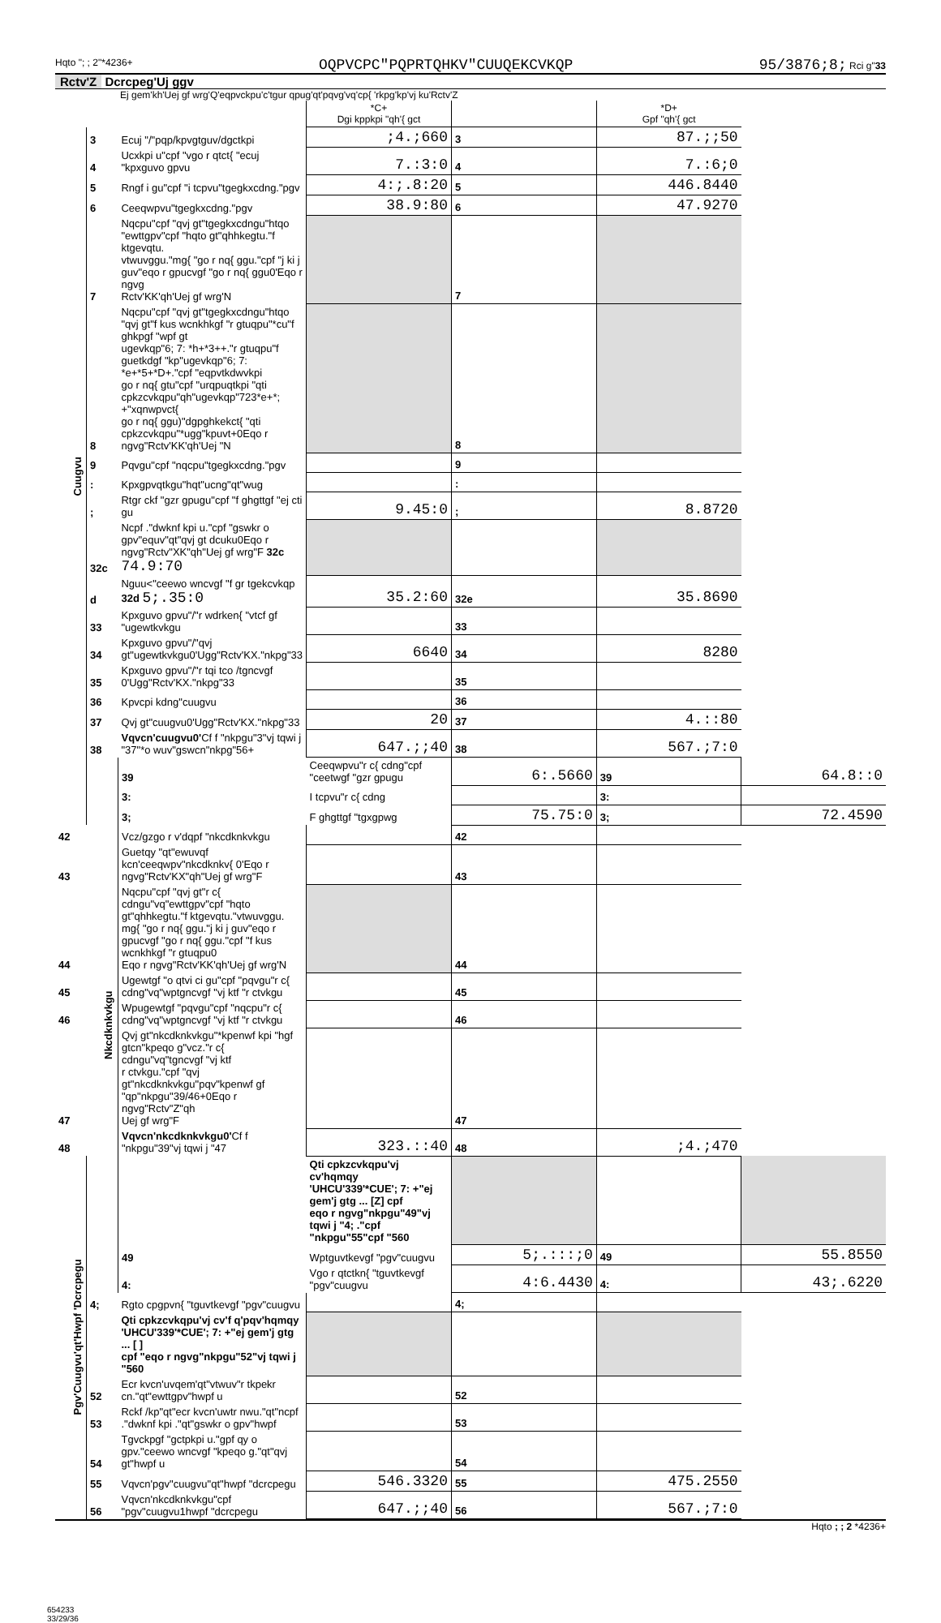Hqto "; ; 2"*4236+ OQPVCPC"PQPRTQHKV"CUUQEKCVKQP 95/3876;8; Rci g"33
Rctv'Z Dcrcpeg'Uj ggv
Ej gem'kh'Uej gf wrg'Q'eqpvckpu'c'tgur qpug'qt'pqvg'vq'cp{ 'rkpg'kp'vj ku'Rctv'Z
| | | | *C+ Dgi kppkpi "qh'{ gct | | *D+ Gpf "qh'{ gct | |
| Cuugvu | 3 | Ecuj "/"pqp/kpvgtguv/dgctkpi | ;4.;660 | 3 | 87.;;50 | |
| | 4 | Ucxkpi u"cpf "vgo r qtct{ "ecuj "kpxguvo gpvu | 7.:3:0 | 4 | 7.:6;0 | |
| | 5 | Rngf i gu"cpf "i tcpvu"tgegkxcdng."pgv | 4:;.8:20 | 5 | 446.8440 | |
| | 6 | Ceeqwpvu"tgegkxcdng."pgv | 38.9:80 | 6 | 47.9270 | |
| | 7 | Nqcpu"cpf "qvj gt"tgegkxcdngu"htqo "ewttgpv"cpf "hqto gt"qhhkegtu."f ktgevqtu. vtwuvggu."mg{ "go r nq{ ggu."cpf "j ki j guv"eqo r gpucvgf "go r nq{ ggu0'Eqo r ngvg Rctv'KK'qh'Uej gf wrg'N | | 7 | | |
| | 8 | Nqcpu"cpf "qvj gt"tgegkxcdngu"htqo "qvj gt"f kus wcnkhkgf "r gtuqpu"*cu"f ghkpgf "wpf gt ugevkqp"6; 7: *h+*3++."r gtuqpu"f guetkdgf "kp"ugevkqp"6; 7: *e+*5+*D+."cpf "eqpvtkdwvkpi go r nq{ gtu"cpf "urqpuqtkpi "qti cpkzcvkqpu"qh"ugevkqp"723*e+*; +"xqnwpvct{ go r nq{ ggu)"dgpghkekct{ "qti cpkzcvkqpu"*ugg"kpuvt+0Eqo r ngvg"Rctv'KK'qh'Uej "N | | 8 | | |
| | 9 | Pqvgu"cpf "nqcpu"tgegkxcdng."pgv | | 9 | | |
| | : | Kpxgpvqtkgu"hqt"ucng"qt"wug | | : | | |
| | ; | Rtgr ckf "gzr gpugu"cpf "f ghgttgf "ej cti gu | 9.45:0 | ; | 8.8720 | |
| | 32c | Ncpf ."dwknf kpi u."cpf "gswkr o gpv"equv"qt"qvj gt dcuku0Eqo r ngvg"Rctv"XK"qh"Uej gf wrg"F 32c 74.9:70 | | | | |
| | d | Nguu<"ceewo wncvgf "f gr tgekcvkqp 32d 5;.35:0 | 35.2:60 | 32e | 35.8690 | |
| | 33 | Kpxguvo gpvu"/"r wdrken{ "vtcf gf "ugewtkvkgu | | 33 | | |
| | 34 | Kpxguvo gpvu"/"qvj gt"ugewtkvkgu0'Ugg"Rctv'KX."nkpg"33 | 6640 | 34 | 8280 | |
| | 35 | Kpxguvo gpvu"/"r tqi tco /tgncvgf 0'Ugg"Rctv'KX."nkpg"33 | | 35 | | |
| | 36 | Kpvcpi kdng"cuugvu | | 36 | | |
| | 37 | Qvj gt"cuugvu0'Ugg"Rctv'KX."nkpg"33 | 20 | 37 | 4.::80 | |
| | 38 | Vqvcn'cuugvu0' Cf f "nkpgu"3"vj tqwi j "37"*o wuv"gswcn"nkpg"56+ | 647.;;40 | 38 | 567.;7:0 | |
| | Nkcdknkvkgu | 39 | Ceeqwpvu"r c{ cdng"cpf "ceetwgf "gzr gpugu | 6:.5660 | 39 | 64.8::0 |
| | | 3: | I tcpvu"r c{ cdng | | 3: | |
| | | 3; | F ghgttgf "tgxgpwg | 75.75:0 | 3; | 72.4590 |
| 42 | | Vcz/gzgo r v'dqpf "nkcdknkvkgu | | 42 | | |
| 43 | | Guetqy "qt"ewuvqf kcn'ceeqwpv"nkcdknkv{ 0'Eqo r ngvg"Rctv'KX"qh"Uej gf wrg"F | | 43 | | |
| 44 | | Nqcpu"cpf "qvj gt"r c{ cdngu"vq"ewttgpv"cpf "hqto gt"qhhkegtu."f ktgevqtu."vtwuvggu. mg{ "go r nq{ ggu."j ki j guv"eqo r gpucvgf "go r nq{ ggu."cpf "f kus wcnkhkgf "r gtuqpu0 Eqo r ngvg"Rctv'KK'qh'Uej gf wrg'N | | 44 | | |
| 45 | | Ugewtgf "o qtvi ci gu"cpf "pqvgu"r c{ cdng"vq"wptgncvgf "vj ktf "r ctvkgu | | 45 | | |
| 46 | | Wpugewtgf "pqvgu"cpf "nqcpu"r c{ cdng"vq"wptgncvgf "vj ktf "r ctvkgu | | 46 | | |
| 47 | | Qvj gt"nkcdknkvkgu"*kpenwf kpi "hgf gtcn"kpeqo g"vcz."r c{ cdngu"vq"tgncvgf "vj ktf r ctvkgu."cpf "qvj gt"nkcdknkvkgu"pqv"kpenwf gf "qp"nkpgu"39/46+0Eqo r ngvg"Rctv"Z"qh Uej gf wrg"F | | 47 | | |
| 48 | | Vqvcn'nkcdknkvkgu0' Cf f "nkpgu"39"vj tqwi j "47 | 323.::40 | 48 | ;4.;470 | |
| Pgv'Cuugvu'qt'Hwpf 'Dcrcpegu | | | Qti cpkzcvkqpu'vj cv'hqmqy 'UHCU'339'*CUE'; 7: +"ej gem'j gtg ... [Z] cpf eqo r ngvg"nkpgu"49"vj tqwi j "4; ."cpf "nkpgu"55"cpf "560 | | | |
| | | 49 | Wptguvtkevgf "pgv"cuugvu | 5;.:::;0 | 49 | 55.8550 |
| | | 4: | Vgo r qtctkn{ "tguvtkevgf "pgv"cuugvu | 4:6.4430 | 4: | 43;.6220 |
| | 4; | Rgto cpgpvn{ "tguvtkevgf "pgv"cuugvu | | 4; | | |
| | | Qti cpkzcvkqpu'vj cv'f q'pqv'hqmqy 'UHCU'339'*CUE'; 7: +"ej gem'j gtg ... [ ] cpf "eqo r ngvg"nkpgu"52"vj tqwi j "560 | | | | |
| | 52 | Ecr kvcn'uvqem'qt"vtwuv"r tkpekr cn."qt"ewttgpv"hwpf u | | 52 | | |
| | 53 | Rckf /kp"qt"ecr kvcn'uwtr nwu."qt"ncpf ."dwknf kpi ."qt"gswkr o gpv"hwpf | | 53 | | |
| | 54 | Tgvckpgf "gctpkpi u."gpf qy o gpv."ceewo wncvgf "kpeqo g."qt"qvj gt"hwpf u | | 54 | | |
| | 55 | Vqvcn'pgv"cuugvu"qt"hwpf "dcrcpegu | 546.3320 | 55 | 475.2550 | |
| | 56 | Vqvcn'nkcdknkvkgu"cpf "pgv"cuugvu1hwpf "dcrcpegu | 647.;;40 | 56 | 567.;7:0 | |
Hqto ; ; 2 *4236+
654233
33/29/36